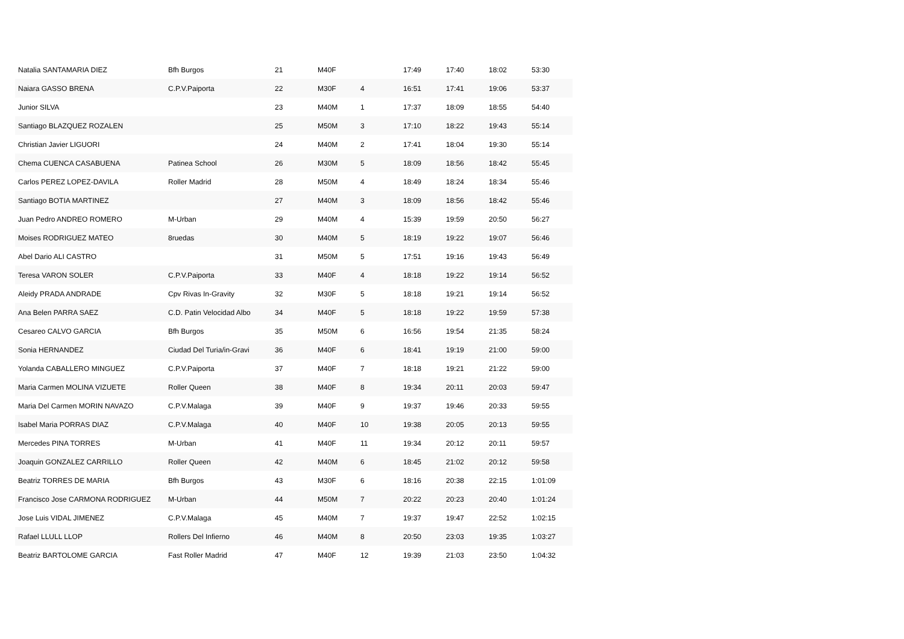| Natalia SANTAMARIA DIEZ | Bfh Burgos | 21 | M40F | | 17:49 | 17:40 | 18:02 | 53:30 |
| Naiara GASSO BRENA | C.P.V.Paiporta | 22 | M30F | 4 | 16:51 | 17:41 | 19:06 | 53:37 |
| Junior SILVA | | 23 | M40M | 1 | 17:37 | 18:09 | 18:55 | 54:40 |
| Santiago BLAZQUEZ ROZALEN | | 25 | M50M | 3 | 17:10 | 18:22 | 19:43 | 55:14 |
| Christian Javier LIGUORI | | 24 | M40M | 2 | 17:41 | 18:04 | 19:30 | 55:14 |
| Chema CUENCA CASABUENA | Patinea School | 26 | M30M | 5 | 18:09 | 18:56 | 18:42 | 55:45 |
| Carlos PEREZ LOPEZ-DAVILA | Roller Madrid | 28 | M50M | 4 | 18:49 | 18:24 | 18:34 | 55:46 |
| Santiago BOTIA MARTINEZ | | 27 | M40M | 3 | 18:09 | 18:56 | 18:42 | 55:46 |
| Juan Pedro ANDREO ROMERO | M-Urban | 29 | M40M | 4 | 15:39 | 19:59 | 20:50 | 56:27 |
| Moises RODRIGUEZ MATEO | 8ruedas | 30 | M40M | 5 | 18:19 | 19:22 | 19:07 | 56:46 |
| Abel Dario ALI CASTRO | | 31 | M50M | 5 | 17:51 | 19:16 | 19:43 | 56:49 |
| Teresa VARON SOLER | C.P.V.Paiporta | 33 | M40F | 4 | 18:18 | 19:22 | 19:14 | 56:52 |
| Aleidy PRADA ANDRADE | Cpv Rivas In-Gravity | 32 | M30F | 5 | 18:18 | 19:21 | 19:14 | 56:52 |
| Ana Belen PARRA SAEZ | C.D. Patin Velocidad Albo | 34 | M40F | 5 | 18:18 | 19:22 | 19:59 | 57:38 |
| Cesareo CALVO GARCIA | Bfh Burgos | 35 | M50M | 6 | 16:56 | 19:54 | 21:35 | 58:24 |
| Sonia HERNANDEZ | Ciudad Del Turia/in-Gravi | 36 | M40F | 6 | 18:41 | 19:19 | 21:00 | 59:00 |
| Yolanda CABALLERO MINGUEZ | C.P.V.Paiporta | 37 | M40F | 7 | 18:18 | 19:21 | 21:22 | 59:00 |
| Maria Carmen MOLINA VIZUETE | Roller Queen | 38 | M40F | 8 | 19:34 | 20:11 | 20:03 | 59:47 |
| Maria Del Carmen MORIN NAVAZO | C.P.V.Malaga | 39 | M40F | 9 | 19:37 | 19:46 | 20:33 | 59:55 |
| Isabel Maria PORRAS DIAZ | C.P.V.Malaga | 40 | M40F | 10 | 19:38 | 20:05 | 20:13 | 59:55 |
| Mercedes PINA TORRES | M-Urban | 41 | M40F | 11 | 19:34 | 20:12 | 20:11 | 59:57 |
| Joaquin GONZALEZ CARRILLO | Roller Queen | 42 | M40M | 6 | 18:45 | 21:02 | 20:12 | 59:58 |
| Beatriz TORRES DE MARIA | Bfh Burgos | 43 | M30F | 6 | 18:16 | 20:38 | 22:15 | 1:01:09 |
| Francisco Jose CARMONA RODRIGUEZ | M-Urban | 44 | M50M | 7 | 20:22 | 20:23 | 20:40 | 1:01:24 |
| Jose Luis VIDAL JIMENEZ | C.P.V.Malaga | 45 | M40M | 7 | 19:37 | 19:47 | 22:52 | 1:02:15 |
| Rafael LLULL LLOP | Rollers Del Infierno | 46 | M40M | 8 | 20:50 | 23:03 | 19:35 | 1:03:27 |
| Beatriz BARTOLOME GARCIA | Fast Roller Madrid | 47 | M40F | 12 | 19:39 | 21:03 | 23:50 | 1:04:32 |